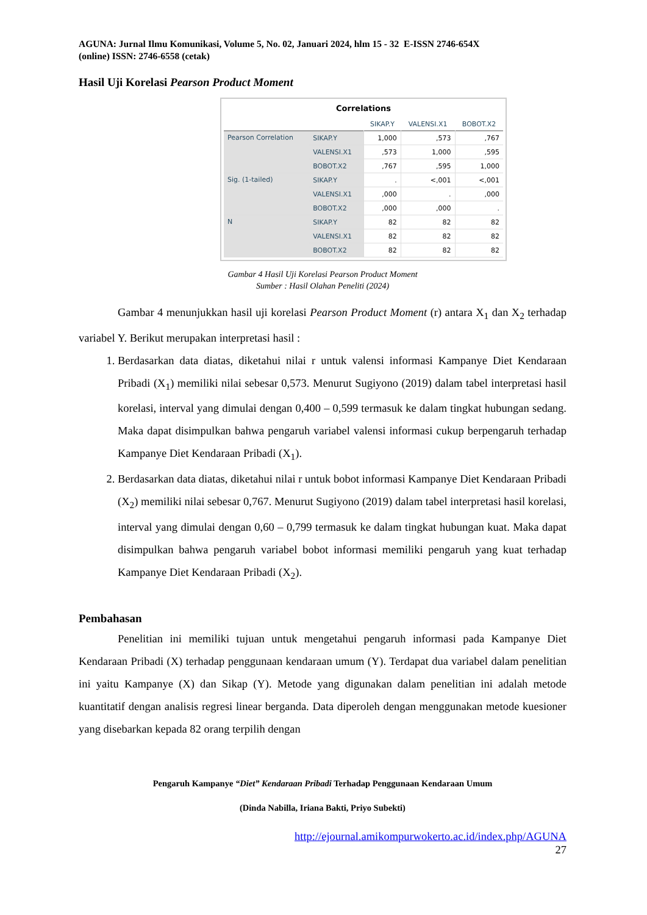AGUNA: Jurnal Ilmu Komunikasi, Volume 5, No. 02, Januari 2024, hlm 15 - 32 E-ISSN 2746-654X
(online) ISSN: 2746-6558 (cetak)
Hasil Uji Korelasi Pearson Product Moment
Correlations
| | | SIKAP.Y | VALENSI.X1 | BOBOT.X2 |
| --- | --- | --- | --- | --- |
| Pearson Correlation | SIKAP.Y | 1,000 | ,573 | ,767 |
| | VALENSI.X1 | ,573 | 1,000 | ,595 |
| | BOBOT.X2 | ,767 | ,595 | 1,000 |
| Sig. (1-tailed) | SIKAP.Y | . | <,001 | <,001 |
| | VALENSI.X1 | ,000 | . | ,000 |
| | BOBOT.X2 | ,000 | ,000 | . |
| N | SIKAP.Y | 82 | 82 | 82 |
| | VALENSI.X1 | 82 | 82 | 82 |
| | BOBOT.X2 | 82 | 82 | 82 |
Gambar 4 Hasil Uji Korelasi Pearson Product Moment
Sumber : Hasil Olahan Peneliti (2024)
Gambar 4 menunjukkan hasil uji korelasi Pearson Product Moment (r) antara X<sub>1</sub> dan X<sub>2</sub> terhadap variabel Y. Berikut merupakan interpretasi hasil :
1. Berdasarkan data diatas, diketahui nilai r untuk valensi informasi Kampanye Diet Kendaraan Pribadi (X<sub>1</sub>) memiliki nilai sebesar 0,573. Menurut Sugiyono (2019) dalam tabel interpretasi hasil korelasi, interval yang dimulai dengan 0,400 – 0,599 termasuk ke dalam tingkat hubungan sedang. Maka dapat disimpulkan bahwa pengaruh variabel valensi informasi cukup berpengaruh terhadap Kampanye Diet Kendaraan Pribadi (X<sub>1</sub>).
2. Berdasarkan data diatas, diketahui nilai r untuk bobot informasi Kampanye Diet Kendaraan Pribadi (X<sub>2</sub>) memiliki nilai sebesar 0,767. Menurut Sugiyono (2019) dalam tabel interpretasi hasil korelasi, interval yang dimulai dengan 0,60 – 0,799 termasuk ke dalam tingkat hubungan kuat. Maka dapat disimpulkan bahwa pengaruh variabel bobot informasi memiliki pengaruh yang kuat terhadap Kampanye Diet Kendaraan Pribadi (X<sub>2</sub>).
Pembahasan
Penelitian ini memiliki tujuan untuk mengetahui pengaruh informasi pada Kampanye Diet Kendaraan Pribadi (X) terhadap penggunaan kendaraan umum (Y). Terdapat dua variabel dalam penelitian ini yaitu Kampanye (X) dan Sikap (Y). Metode yang digunakan dalam penelitian ini adalah metode kuantitatif dengan analisis regresi linear berganda. Data diperoleh dengan menggunakan metode kuesioner yang disebarkan kepada 82 orang terpilih dengan
Pengaruh Kampanye “Diet” Kendaraan Pribadi Terhadap Penggunaan Kendaraan Umum
(Dinda Nabilla, Iriana Bakti, Priyo Subekti)
http://ejournal.amikompurwokerto.ac.id/index.php/AGUNA
27